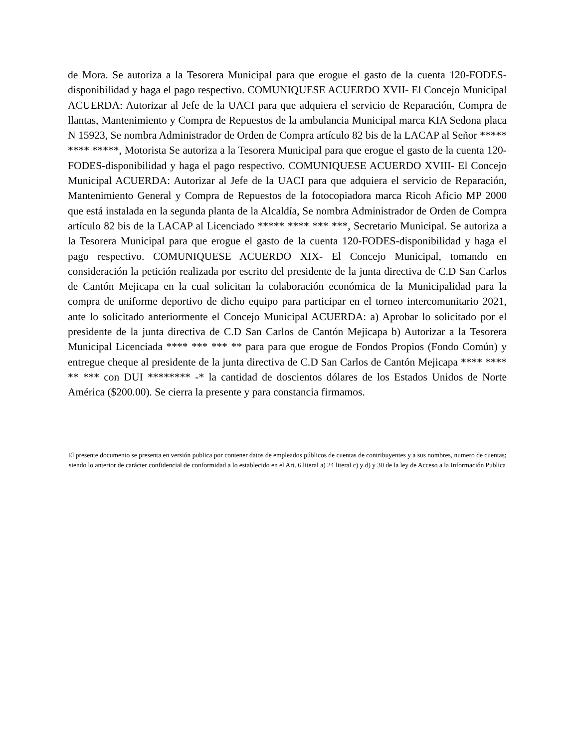de Mora. Se autoriza a la Tesorera Municipal para que erogue el gasto de la cuenta 120-FODES-disponibilidad y haga el pago respectivo. COMUNIQUESE ACUERDO XVII- El Concejo Municipal ACUERDA: Autorizar al Jefe de la UACI para que adquiera el servicio de Reparación, Compra de llantas, Mantenimiento y Compra de Repuestos de la ambulancia Municipal marca KIA Sedona placa N 15923, Se nombra Administrador de Orden de Compra artículo 82 bis de la LACAP al Señor ***** **** *****, Motorista Se autoriza a la Tesorera Municipal para que erogue el gasto de la cuenta 120-FODES-disponibilidad y haga el pago respectivo. COMUNIQUESE ACUERDO XVIII- El Concejo Municipal ACUERDA: Autorizar al Jefe de la UACI para que adquiera el servicio de Reparación, Mantenimiento General y Compra de Repuestos de la fotocopiadora marca Ricoh Aficio MP 2000 que está instalada en la segunda planta de la Alcaldía, Se nombra Administrador de Orden de Compra artículo 82 bis de la LACAP al Licenciado ***** **** *** ***, Secretario Municipal. Se autoriza a la Tesorera Municipal para que erogue el gasto de la cuenta 120-FODES-disponibilidad y haga el pago respectivo. COMUNIQUESE ACUERDO XIX- El Concejo Municipal, tomando en consideración la petición realizada por escrito del presidente de la junta directiva de C.D San Carlos de Cantón Mejicapa en la cual solicitan la colaboración económica de la Municipalidad para la compra de uniforme deportivo de dicho equipo para participar en el torneo intercomunitario 2021, ante lo solicitado anteriormente el Concejo Municipal ACUERDA: a) Aprobar lo solicitado por el presidente de la junta directiva de C.D San Carlos de Cantón Mejicapa b) Autorizar a la Tesorera Municipal Licenciada **** *** *** ** para para que erogue de Fondos Propios (Fondo Común) y entregue cheque al presidente de la junta directiva de C.D San Carlos de Cantón Mejicapa **** **** ** *** con DUI ******** -* la cantidad de doscientos dólares de los Estados Unidos de Norte América ($200.00). Se cierra la presente y para constancia firmamos.
El presente documento se presenta en versión publica por contener datos de empleados públicos de cuentas de contribuyentes y a sus nombres, numero de cuentas; siendo lo anterior de carácter confidencial de conformidad a lo establecido en el Art. 6 literal a) 24 literal c) y d) y 30 de la ley de Acceso a la Información Publica